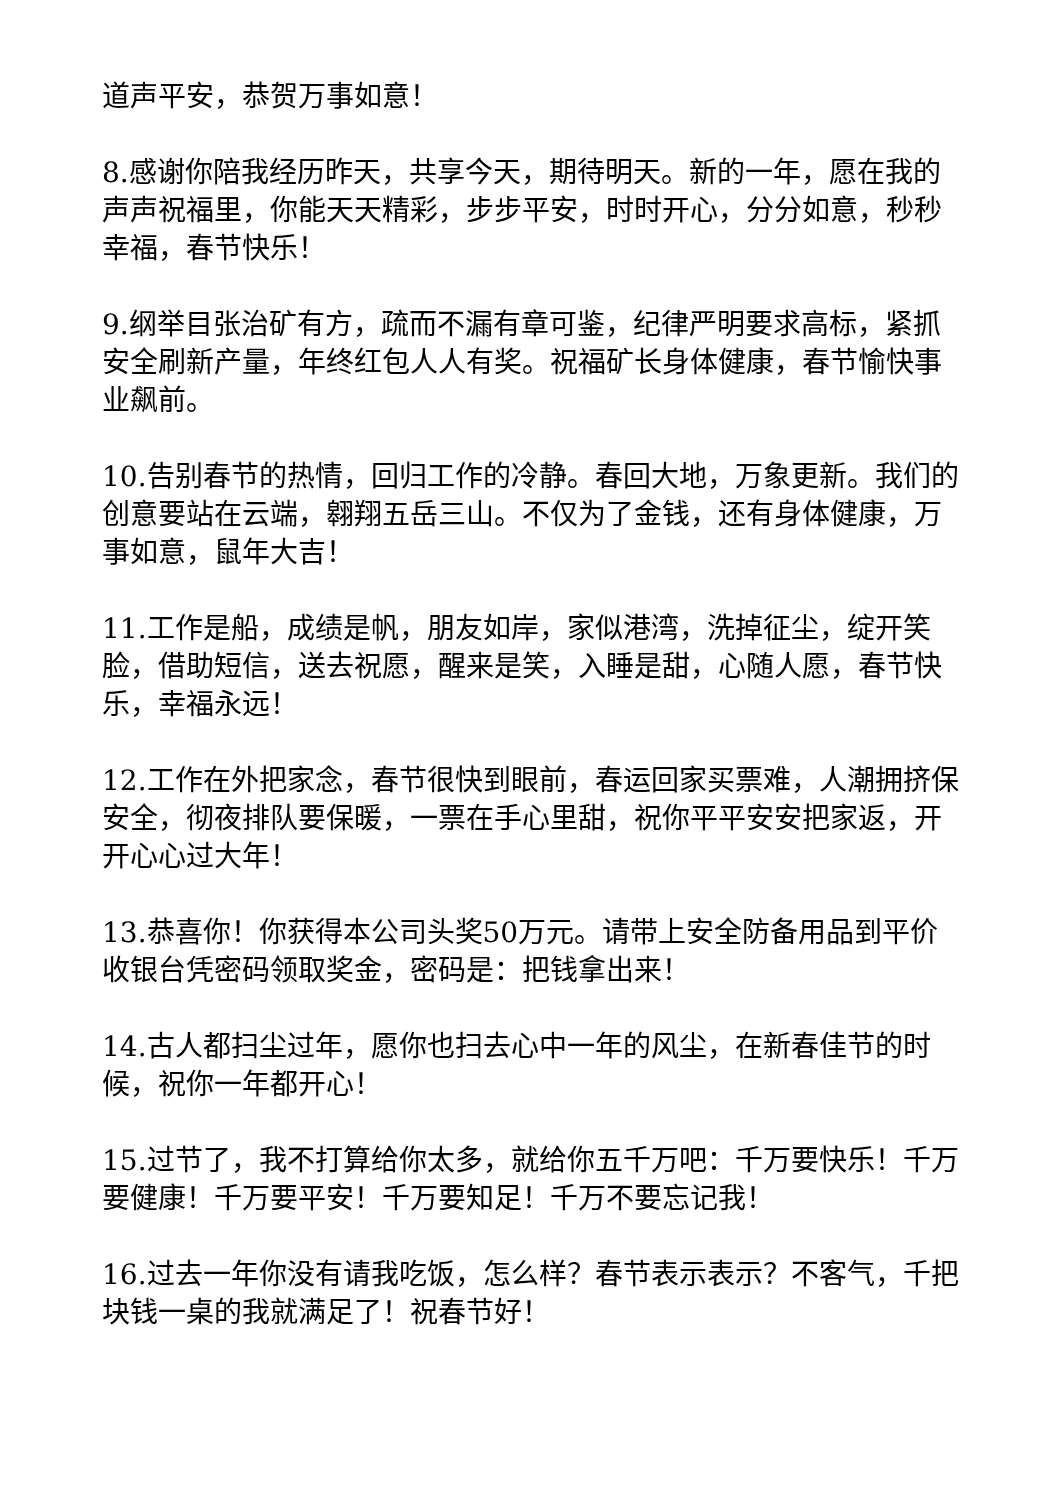道声平安，恭贺万事如意！
8.感谢你陪我经历昨天，共享今天，期待明天。新的一年，愿在我的声声祝福里，你能天天精彩，步步平安，时时开心，分分如意，秒秒幸福，春节快乐！
9.纲举目张治矿有方，疏而不漏有章可鉴，纪律严明要求高标，紧抓安全刷新产量，年终红包人人有奖。祝福矿长身体健康，春节愉快事业飙前。
10.告别春节的热情，回归工作的冷静。春回大地，万象更新。我们的创意要站在云端，翱翔五岳三山。不仅为了金钱，还有身体健康，万事如意，鼠年大吉！
11.工作是船，成绩是帆，朋友如岸，家似港湾，洗掉征尘，绽开笑脸，借助短信，送去祝愿，醒来是笑，入睡是甜，心随人愿，春节快乐，幸福永远！
12.工作在外把家念，春节很快到眼前，春运回家买票难，人潮拥挤保安全，彻夜排队要保暖，一票在手心里甜，祝你平平安安把家返，开开心心过大年！
13.恭喜你！你获得本公司头奖50万元。请带上安全防备用品到平价收银台凭密码领取奖金，密码是：把钱拿出来！
14.古人都扫尘过年，愿你也扫去心中一年的风尘，在新春佳节的时候，祝你一年都开心！
15.过节了，我不打算给你太多，就给你五千万吧：千万要快乐！千万要健康！千万要平安！千万要知足！千万不要忘记我！
16.过去一年你没有请我吃饭，怎么样？春节表示表示？不客气，千把块钱一桌的我就满足了！祝春节好！